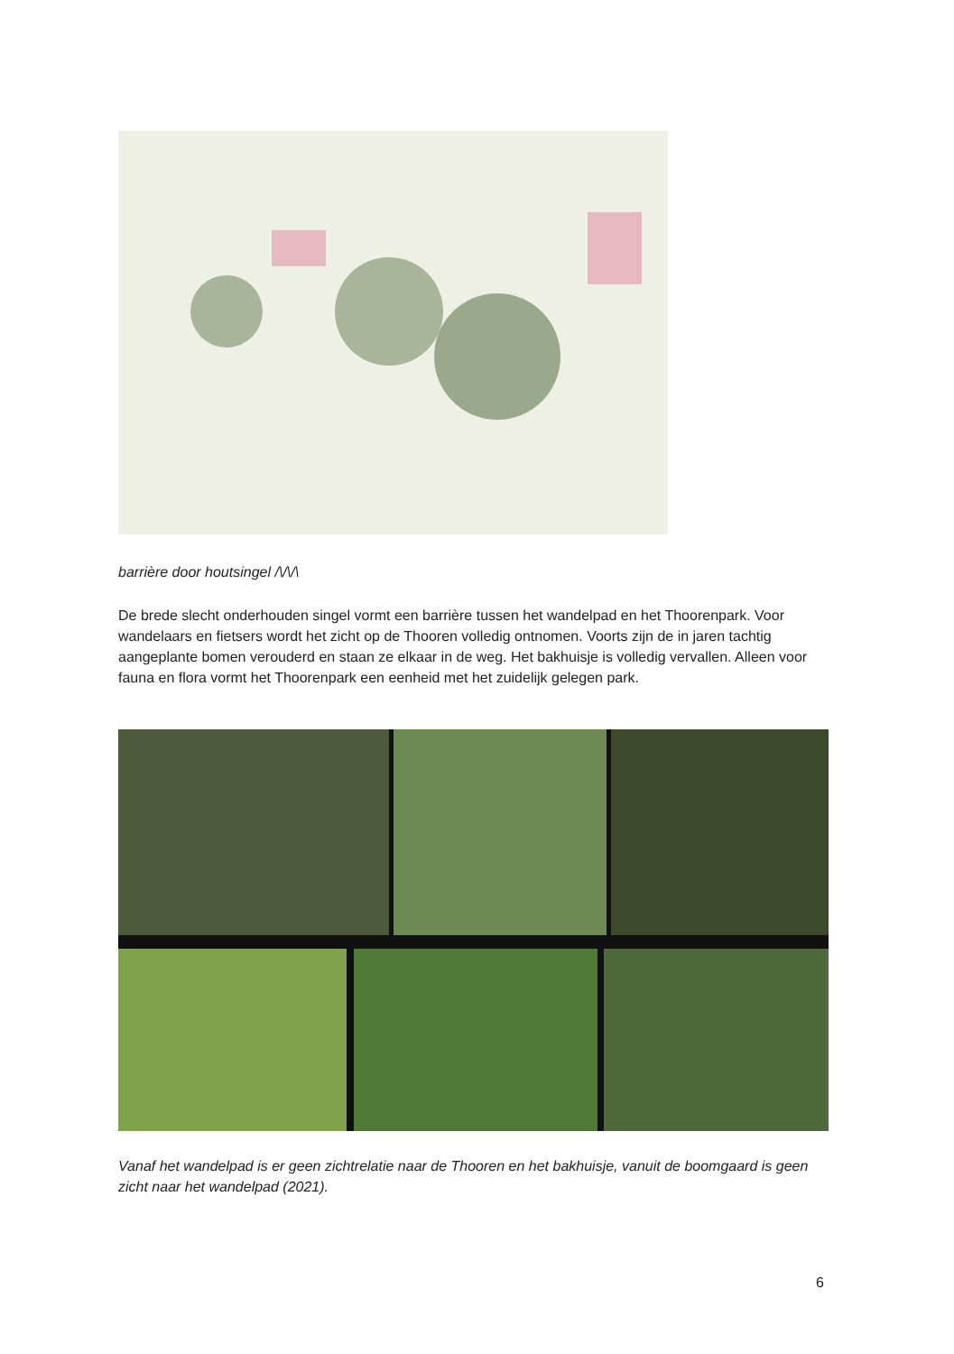barrière door houtsingel /\/\/\
De brede slecht onderhouden singel vormt een barrière tussen het wandelpad en het Thoorenpark. Voor wandelaars en fietsers wordt het zicht op de Thooren volledig ontnomen. Voorts zijn de in jaren tachtig aangeplante bomen verouderd en staan ze elkaar in de weg. Het bakhuisje is volledig vervallen. Alleen voor fauna en flora vormt het Thoorenpark een eenheid met het zuidelijk gelegen park.
Vanaf het wandelpad is er geen zichtrelatie naar de Thooren en het bakhuisje, vanuit de boomgaard is geen zicht naar het wandelpad (2021).
6